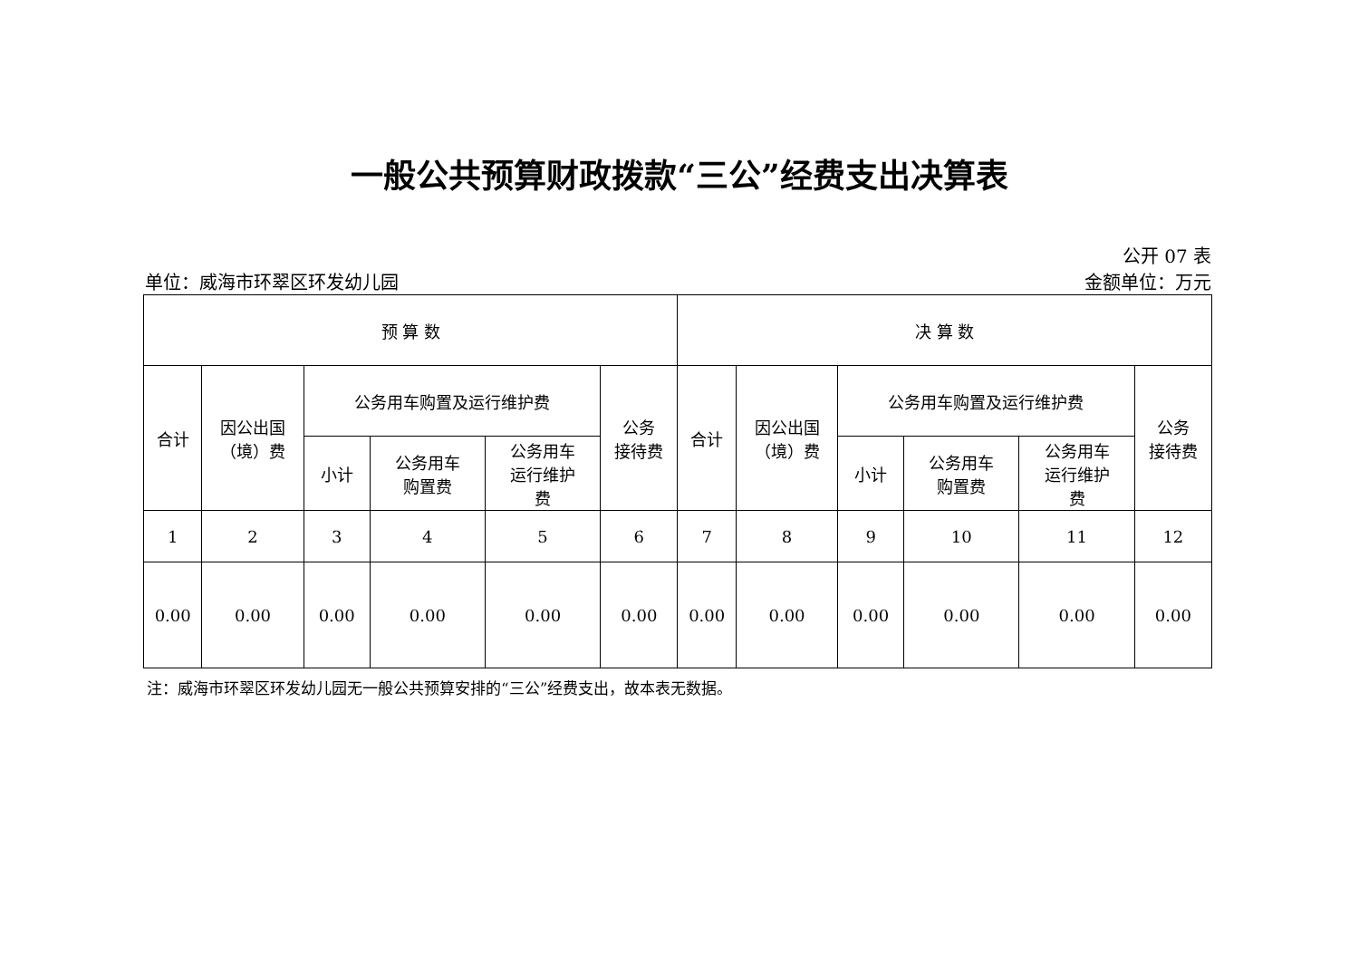一般公共预算财政拨款“三公”经费支出决算表
公开 07 表
单位：威海市环翠区环发幼儿园 金额单位：万元
| 预 算 数 | | | | | | 决 算 数 | | | | | |
| --- | --- | --- | --- | --- | --- | --- | --- | --- | --- | --- | --- |
| 合计 | 因公出国 （境）费 | 公务用车购置及运行维护费 | | | 公务 接待费 | 合计 | 因公出国 （境）费 | 公务用车购置及运行维护费 | | | 公务 接待费 |
| | | 小计 | 公务用车 购置费 | 公务用车 运行维护 费 | | | | 小计 | 公务用车 购置费 | 公务用车 运行维护 费 | |
| 1 | 2 | 3 | 4 | 5 | 6 | 7 | 8 | 9 | 10 | 11 | 12 |
| 0.00 | 0.00 | 0.00 | 0.00 | 0.00 | 0.00 | 0.00 | 0.00 | 0.00 | 0.00 | 0.00 | 0.00 |
注：威海市环翠区环发幼儿园无一般公共预算安排的“三公”经费支出，故本表无数据。